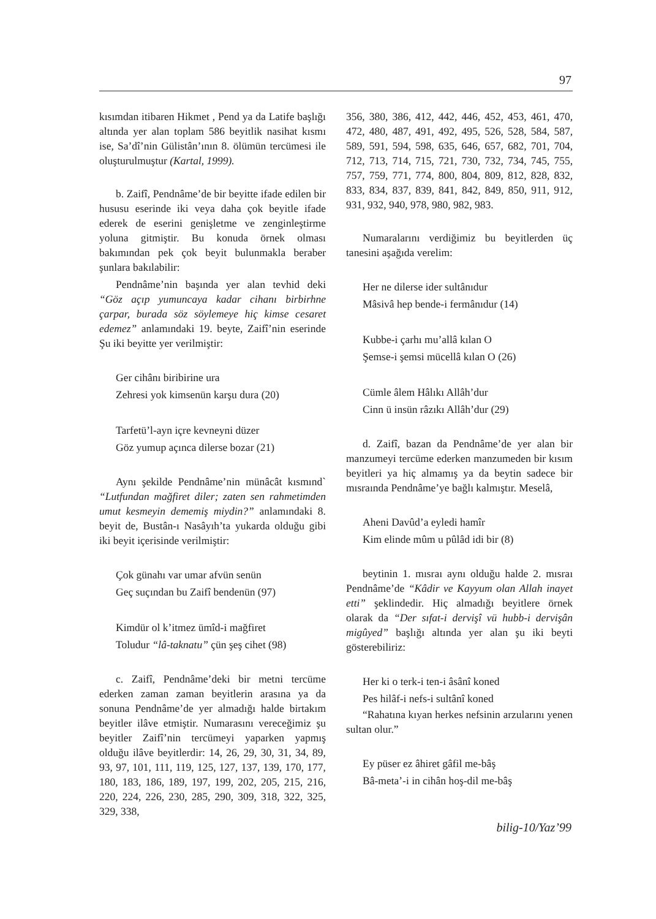97
kısımdan itibaren Hikmet , Pend ya da Latife başlığı altında yer alan toplam 586 beyitlik nasihat kısmı ise, Sa’dî’nin Gülistân’ının 8. ölümün tercümesi ile oluşturulmuştur (Kartal, 1999).
b. Zaifî, Pendnâme’de bir beyitte ifade edilen bir hususu eserinde iki veya daha çok beyitle ifade ederek de eserini genişletme ve zenginleştirme yoluna gitmiştir. Bu konuda örnek olması bakımından pek çok beyit bulunmakla beraber şunlara bakılabilir:
Pendnâme’nin başında yer alan tevhid deki “Göz açıp yumuncaya kadar cihanı birbirhne çarpar, burada söz söylemeye hiç kimse cesaret edemez” anlamındaki 19. beyte, Zaifî’nin eserinde Şu iki beyitte yer verilmiştir:
Ger cihânı biribirine ura
Zehresi yok kimsenün karşu dura (20)
Tarfetü’l-ayn içre kevneyni düzer
Göz yumup açınca dilerse bozar (21)
Aynı şekilde Pendnâme’nin münâcât kısmınd` “Lutfundan mağfiret diler; zaten sen rahmetimden umut kesmeyin dememiş miydin?” anlamındaki 8. beyit de, Bustân-ı Nasâyıh’ta yukarda olduğu gibi iki beyit içerisinde verilmiştir:
Çok günahı var umar afvün senün
Geç suçından bu Zaifî bendenün (97)
Kimdür ol k’itmez ümîd-i mağfiret
Toludur “lâ-taknatu” çün şeş cihet (98)
c. Zaifî, Pendnâme’deki bir metni tercüme ederken zaman zaman beyitlerin arasına ya da sonuna Pendnâme’de yer almadığı halde birtakım beyitler ilâve etmiştir. Numarasını vereceğimiz şu beyitler Zaifî’nin tercümeyi yaparken yapmış olduğu ilâve beyitlerdir: 14, 26, 29, 30, 31, 34, 89, 93, 97, 101, 111, 119, 125, 127, 137, 139, 170, 177, 180, 183, 186, 189, 197, 199, 202, 205, 215, 216, 220, 224, 226, 230, 285, 290, 309, 318, 322, 325, 329, 338,
356, 380, 386, 412, 442, 446, 452, 453, 461, 470, 472, 480, 487, 491, 492, 495, 526, 528, 584, 587, 589, 591, 594, 598, 635, 646, 657, 682, 701, 704, 712, 713, 714, 715, 721, 730, 732, 734, 745, 755, 757, 759, 771, 774, 800, 804, 809, 812, 828, 832, 833, 834, 837, 839, 841, 842, 849, 850, 911, 912, 931, 932, 940, 978, 980, 982, 983.
Numaralarını verdiğimiz bu beyitlerden üç tanesini aşağıda verelim:
Her ne dilerse ider sultânıdur
Mâsivâ hep bende-i fermânıdur (14)
Kubbe-i çarhı mu’allâ kılan O
Şemse-i şemsi mücellâ kılan O (26)
Cümle âlem Hâlıkı Allâh’dur
Cinn ü insün râzıkı Allâh’dur (29)
d. Zaifî, bazan da Pendnâme’de yer alan bir manzumeyi tercüme ederken manzumeden bir kısım beyitleri ya hiç almamış ya da beytin sadece bir mısraında Pendnâme’ye bağlı kalmıştır. Meselâ,
Aheni Davûd’a eyledi hamîr
Kim elinde mûm u pûlâd idi bir (8)
beytinin 1. mısraı aynı olduğu halde 2. mısraı Pendnâme’de “Kâdir ve Kayyum olan Allah inayet etti” şeklindedir. Hiç almadığı beyitlere örnek olarak da “Der sıfat-i dervişî vü hubb-i dervişân migûyed” başlığı altında yer alan şu iki beyti gösterebiliriz:
Her ki o terk-i ten-i âsânî koned
Pes hilâf-i nefs-i sultânî koned
“Rahatına kıyan herkes nefsinin arzularını yenen sultan olur.”
Ey püser ez âhiret gâfil me-bâş
Bâ-meta’-i in cihân hoş-dil me-bâş
bilig-10/Yaz’99